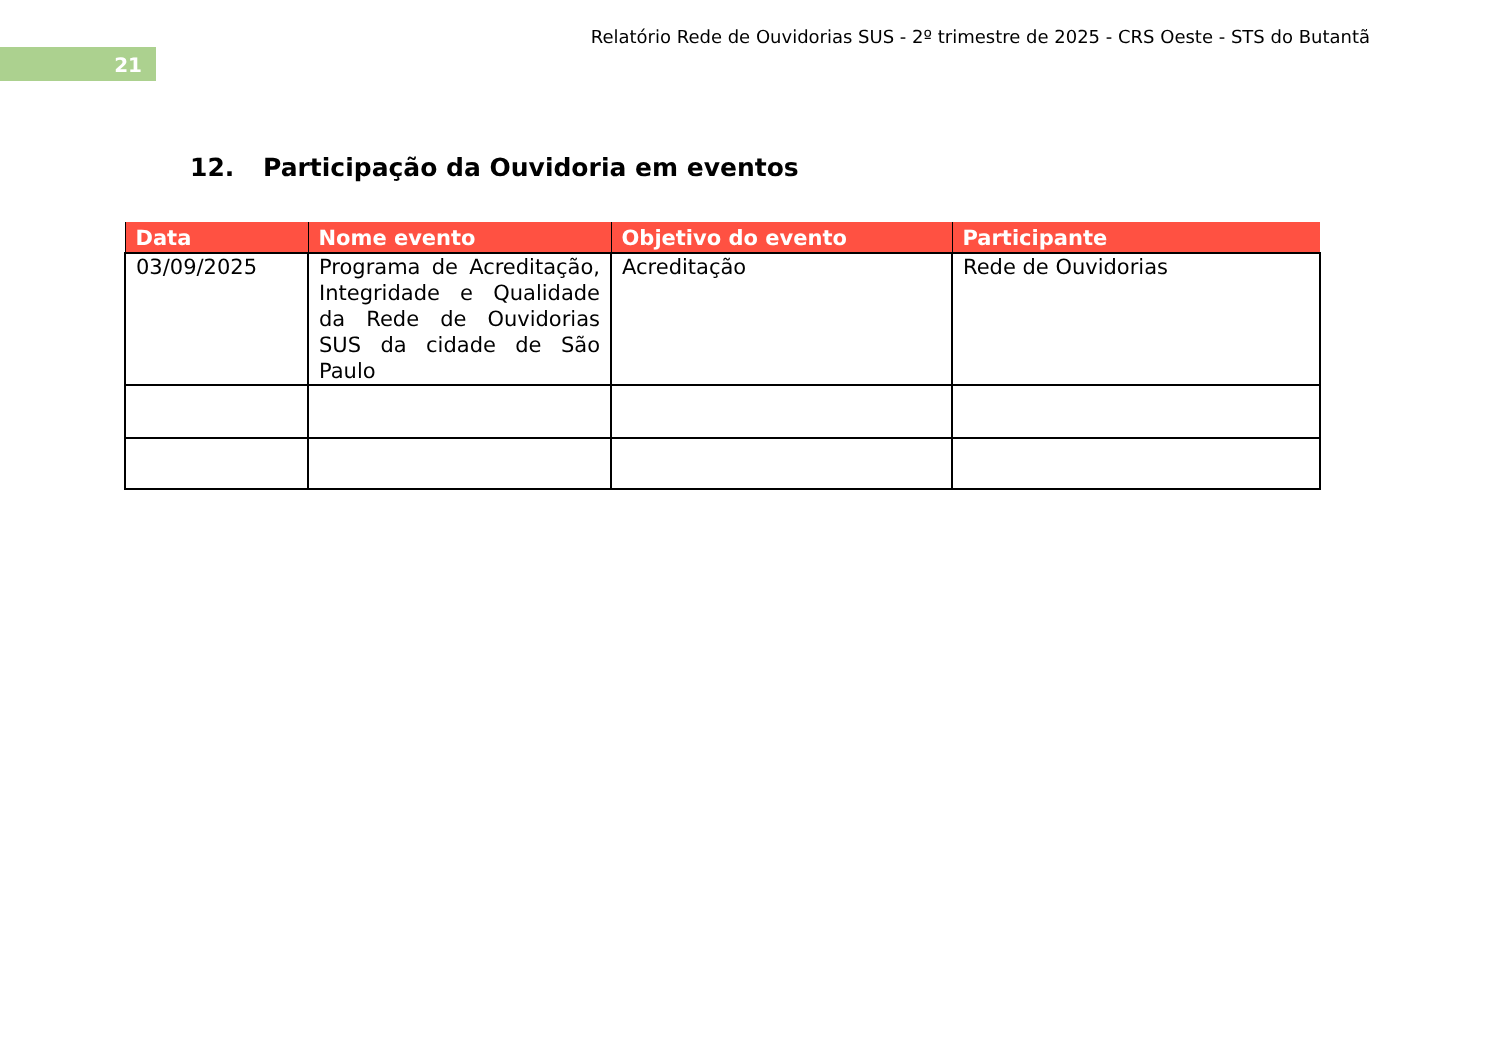Relatório Rede de Ouvidorias SUS - 2º trimestre de 2025 - CRS Oeste - STS do Butantã
21
12. Participação da Ouvidoria em eventos
| Data | Nome evento | Objetivo do evento | Participante |
| --- | --- | --- | --- |
| 03/09/2025 | Programa de Acreditação, Integridade e Qualidade da Rede de Ouvidorias SUS da cidade de São Paulo | Acreditação | Rede de Ouvidorias |